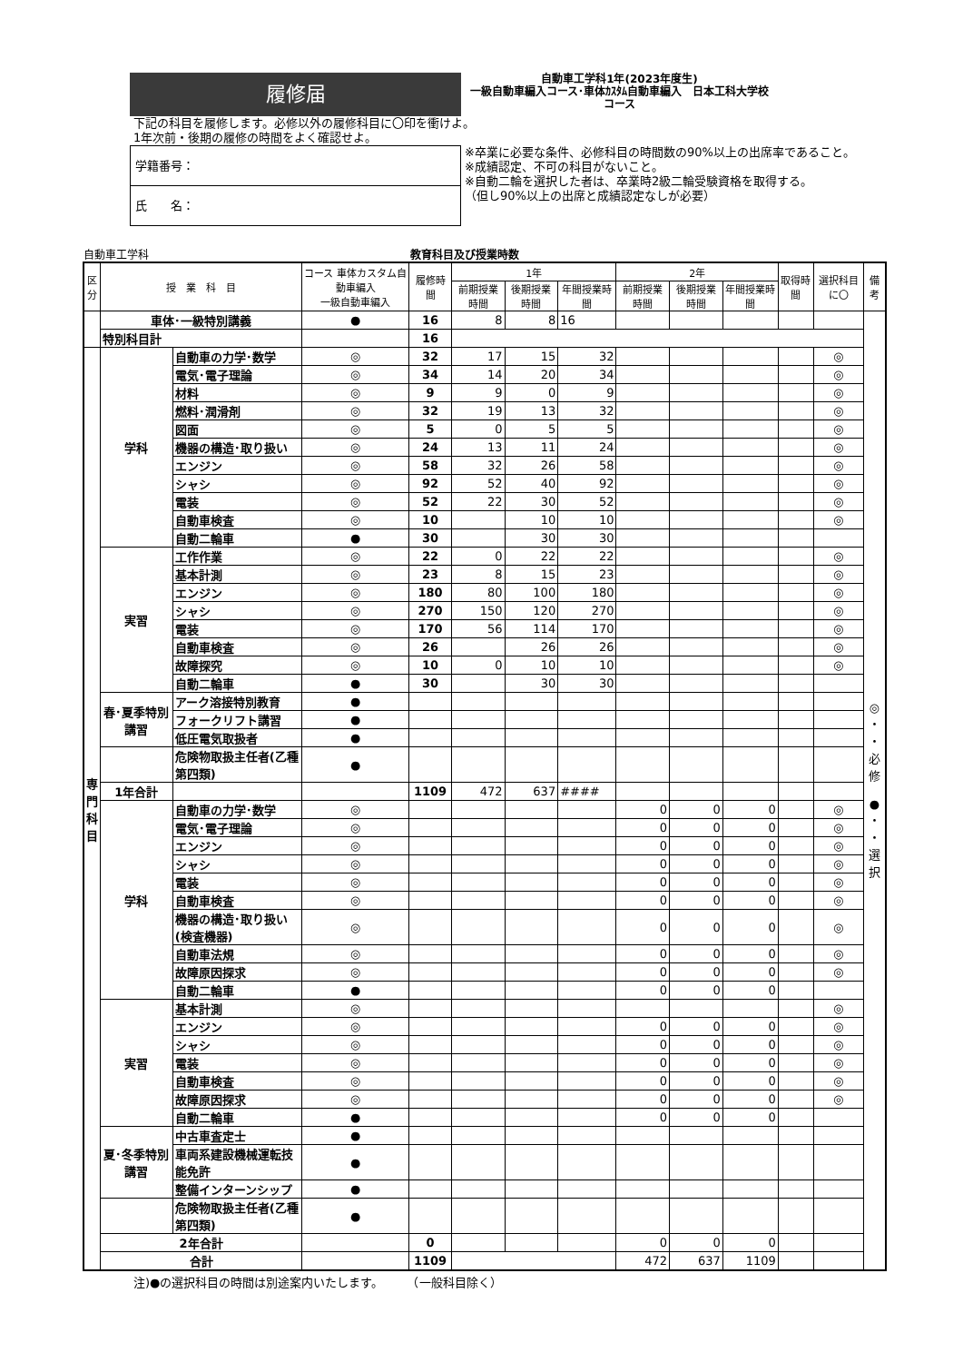履修届
自動車工学科1年(2023年度生)
一級自動車編入コース･車体ｶｽﾀﾑ自動車編入　日本工科大学校
コース
下記の科目を履修します。必修以外の履修科目に〇印を衝けよ。
1年次前・後期の履修の時間をよく確認せよ。
学籍番号：
氏　　名：
※卒業に必要な条件、必修科目の時間数の90%以上の出席率であること。
※成績認定、不可の科目がないこと。
※自動二輪を選択した者は、卒業時2級二輪受験資格を取得する。
（但し90%以上の出席と成績認定なしが必要）
自動車工学科 教育科目及び授業時数
| 区 分 | 授 業 科 目 | | コース 車体カスタム自動車編入 一級自動車編入 | 履修時間 | 1年 | | | 2年 | | | 取得時間 | 選択科目に〇 | 備考 |
| --- | --- | --- | --- | --- | --- | --- | --- | --- | --- | --- | --- | --- | --- |
| | | | | | 前期授業時間 | 後期授業時間 | 年間授業時間 | 前期授業時間 | 後期授業時間 | 年間授業時間 | | | |
| | 車体･一級特別講義 | | ● | 16 | 8 | 8 | 16 | | | | | | ◎ ・ ・ 必 修 ● ・ ・ 選 択 |
| | 特別科目計 | | | 16 | | | | | | | | | |
| 専 門 科 目 | 学科 | 自動車の力学･数学 | ◎ | 32 | 17 | 15 | 32 | | | | | ◎ | |
| | | 電気･電子理論 | ◎ | 34 | 14 | 20 | 34 | | | | | ◎ | |
| | | 材料 | ◎ | 9 | 9 | 0 | 9 | | | | | ◎ | |
| | | 燃料･潤滑剤 | ◎ | 32 | 19 | 13 | 32 | | | | | ◎ | |
| | | 図面 | ◎ | 5 | 0 | 5 | 5 | | | | | ◎ | |
| | | 機器の構造･取り扱い | ◎ | 24 | 13 | 11 | 24 | | | | | ◎ | |
| | | エンジン | ◎ | 58 | 32 | 26 | 58 | | | | | ◎ | |
| | | シャシ | ◎ | 92 | 52 | 40 | 92 | | | | | ◎ | |
| | | 電装 | ◎ | 52 | 22 | 30 | 52 | | | | | ◎ | |
| | | 自動車検査 | ◎ | 10 | | 10 | 10 | | | | | ◎ | |
| | | 自動二輪車 | ● | 30 | | 30 | 30 | | | | | | |
| | 実習 | 工作作業 | ◎ | 22 | 0 | 22 | 22 | | | | | ◎ | |
| | | 基本計測 | ◎ | 23 | 8 | 15 | 23 | | | | | ◎ | |
| | | エンジン | ◎ | 180 | 80 | 100 | 180 | | | | | ◎ | |
| | | シャシ | ◎ | 270 | 150 | 120 | 270 | | | | | ◎ | |
| | | 電装 | ◎ | 170 | 56 | 114 | 170 | | | | | ◎ | |
| | | 自動車検査 | ◎ | 26 | | 26 | 26 | | | | | ◎ | |
| | | 故障探究 | ◎ | 10 | 0 | 10 | 10 | | | | | ◎ | |
| | | 自動二輪車 | ● | 30 | | 30 | 30 | | | | | | |
| | 春･夏季特別講習 | アーク溶接特別教育 | ● | | | | | | | | | | |
| | | フォークリフト講習 | ● | | | | | | | | | | |
| | | 低圧電気取扱者 | ● | | | | | | | | | | |
| | | 危険物取扱主任者(乙種第四類) | ● | | | | | | | | | | |
| | 1年合計 | | | 1109 | 472 | 637 | #### | | | | | | |
| | 学科 | 自動車の力学･数学 | ◎ | | | | | 0 | 0 | 0 | | ◎ | |
| | | 電気･電子理論 | ◎ | | | | | 0 | 0 | 0 | | ◎ | |
| | | エンジン | ◎ | | | | | 0 | 0 | 0 | | ◎ | |
| | | シャシ | ◎ | | | | | 0 | 0 | 0 | | ◎ | |
| | | 電装 | ◎ | | | | | 0 | 0 | 0 | | ◎ | |
| | | 自動車検査 | ◎ | | | | | 0 | 0 | 0 | | ◎ | |
| | | 機器の構造･取り扱い(検査機器) | ◎ | | | | | 0 | 0 | 0 | | ◎ | |
| | | 自動車法規 | ◎ | | | | | 0 | 0 | 0 | | ◎ | |
| | | 故障原因探求 | ◎ | | | | | 0 | 0 | 0 | | ◎ | |
| | | 自動二輪車 | ● | | | | | 0 | 0 | 0 | | | |
| | 実習 | 基本計測 | ◎ | | | | | | | | | ◎ | |
| | | エンジン | ◎ | | | | | 0 | 0 | 0 | | ◎ | |
| | | シャシ | ◎ | | | | | 0 | 0 | 0 | | ◎ | |
| | | 電装 | ◎ | | | | | 0 | 0 | 0 | | ◎ | |
| | | 自動車検査 | ◎ | | | | | 0 | 0 | 0 | | ◎ | |
| | | 故障原因探求 | ◎ | | | | | 0 | 0 | 0 | | ◎ | |
| | | 自動二輪車 | ● | | | | | 0 | 0 | 0 | | | |
| | 夏･冬季特別講習 | 中古車査定士 | ● | | | | | | | | | | |
| | | 車両系建設機械運転技能免許 | ● | | | | | | | | | | |
| | | 整備インターンシップ | ● | | | | | | | | | | |
| | | 危険物取扱主任者(乙種第四類) | ● | | | | | | | | | | |
| | 2年合計 | | | 0 | | | | 0 | 0 | 0 | | | |
| | 合計 | | | 1109 | | | | 472 | 637 | 1109 | | | |
注)●の選択科目の時間は別途案内いたします。　　　（一般科目除く）